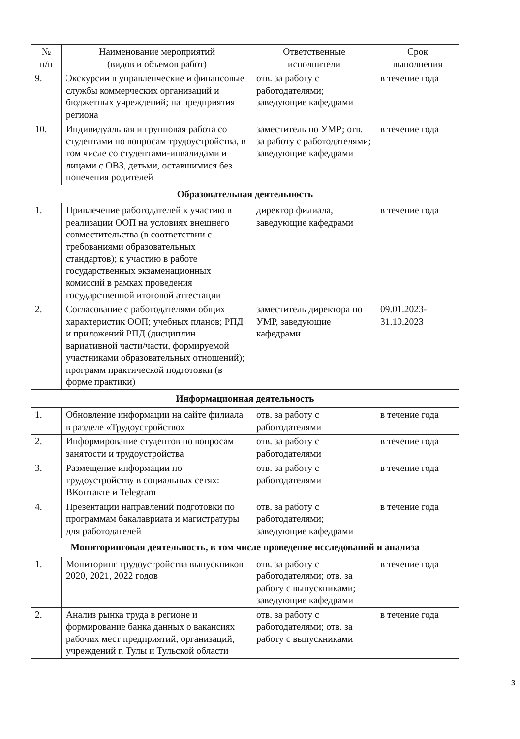| № п/п | Наименование мероприятий (видов и объемов работ) | Ответственные исполнители | Срок выполнения |
| --- | --- | --- | --- |
| 9. | Экскурсии в управленческие и финансовые службы коммерческих организаций и бюджетных учреждений; на предприятия региона | отв. за работу с работодателями; заведующие кафедрами | в течение года |
| 10. | Индивидуальная и групповая работа со студентами по вопросам трудоустройства, в том числе со студентами-инвалидами и лицами с ОВЗ, детьми, оставшимися без попечения родителей | заместитель по УМР; отв. за работу с работодателями; заведующие кафедрами | в течение года |
| Образовательная деятельность | | | |
| 1. | Привлечение работодателей к участию в реализации ООП на условиях внешнего совместительства (в соответствии с требованиями образовательных стандартов); к участию в работе государственных экзаменационных комиссий в рамках проведения государственной итоговой аттестации | директор филиала, заведующие кафедрами | в течение года |
| 2. | Согласование с работодателями общих характеристик ООП; учебных планов; РПД и приложений РПД (дисциплин вариативной части/части, формируемой участниками образовательных отношений); программ практической подготовки (в форме практики) | заместитель директора по УМР, заведующие кафедрами | 09.01.2023- 31.10.2023 |
| Информационная деятельность | | | |
| 1. | Обновление информации на сайте филиала в разделе «Трудоустройство» | отв. за работу с работодателями | в течение года |
| 2. | Информирование студентов по вопросам занятости и трудоустройства | отв. за работу с работодателями | в течение года |
| 3. | Размещение информации по трудоустройству в социальных сетях: ВКонтакте и Telegram | отв. за работу с работодателями | в течение года |
| 4. | Презентации направлений подготовки по программам бакалавриата и магистратуры для работодателей | отв. за работу с работодателями; заведующие кафедрами | в течение года |
| Мониторинговая деятельность, в том числе проведение исследований и анализа | | | |
| 1. | Мониторинг трудоустройства выпускников 2020, 2021, 2022 годов | отв. за работу с работодателями; отв. за работу с выпускниками; заведующие кафедрами | в течение года |
| 2. | Анализ рынка труда в регионе и формирование банка данных о вакансиях рабочих мест предприятий, организаций, учреждений г. Тулы и Тульской области | отв. за работу с работодателями; отв. за работу с выпускниками | в течение года |
3